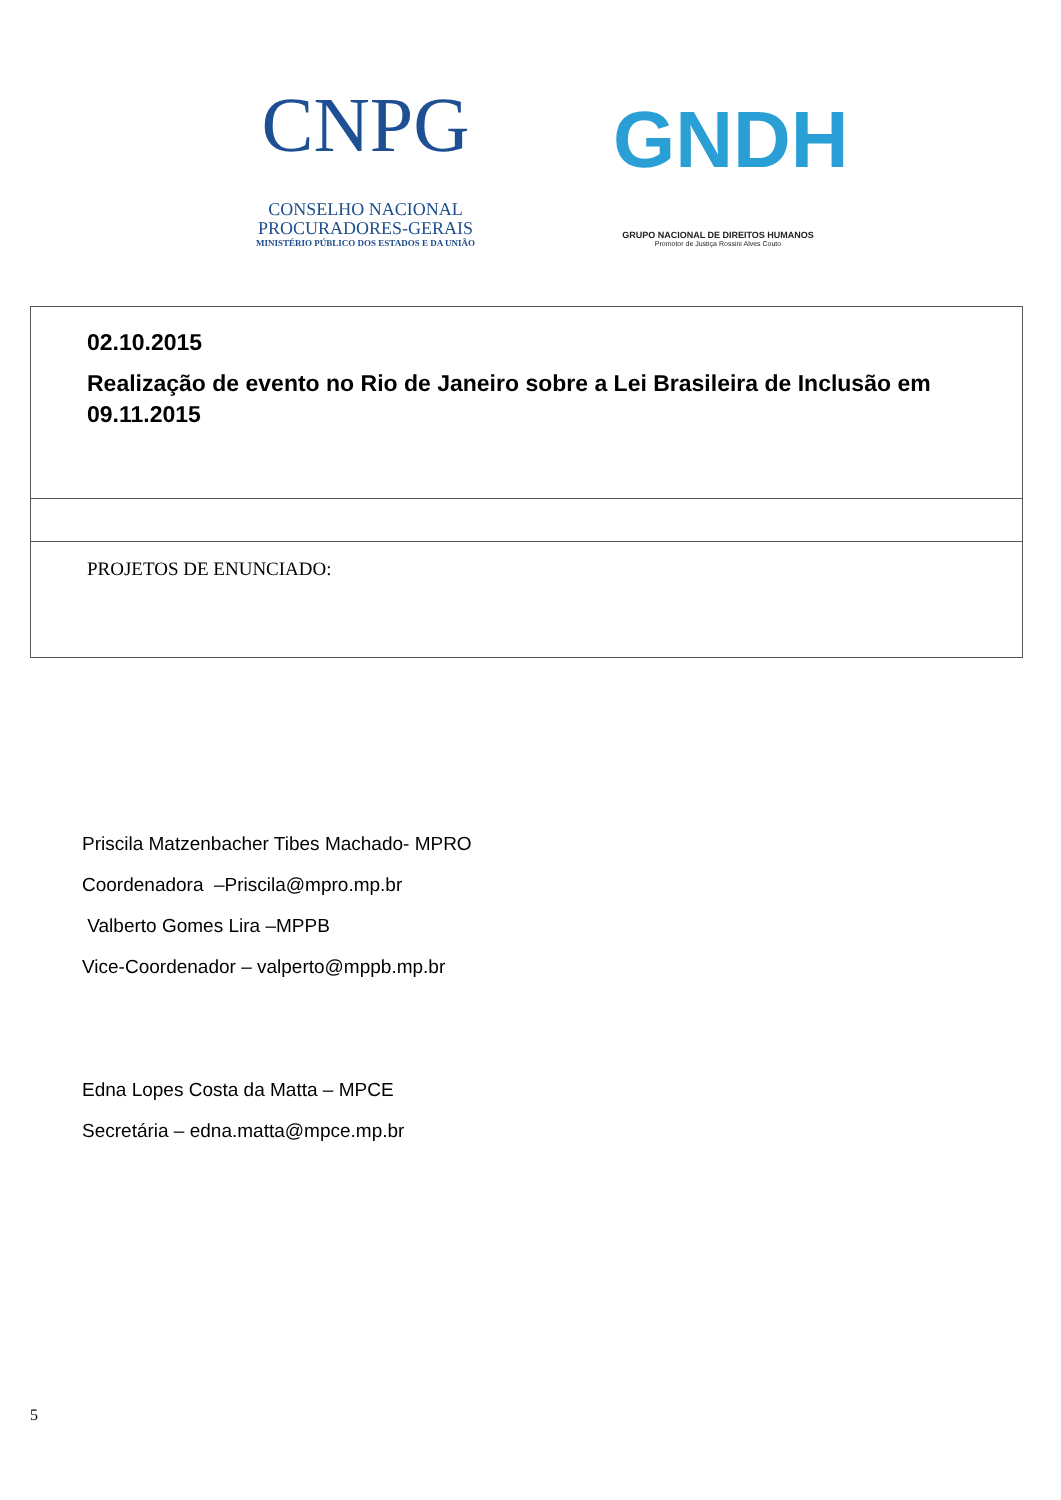CNPG
CONSELHO NACIONAL
PROCURADORES-GERAIS
MINISTÉRIO PÚBLICO DOS ESTADOS E DA UNIÃO
GNDH
GRUPO NACIONAL DE DIREITOS HUMANOS
Promotor de Justiça Rossini Alves Couto
| 02.10.2015 Realização de evento no Rio de Janeiro sobre a Lei Brasileira de Inclusão em 09.11.2015 |
| PROJETOS DE ENUNCIADO: |
Priscila Matzenbacher Tibes Machado- MPRO
Coordenadora –Priscila@mpro.mp.br
Valberto Gomes Lira –MPPB
Vice-Coordenador – valperto@mppb.mp.br
Edna Lopes Costa da Matta – MPCE
Secretária – edna.matta@mpce.mp.br
5